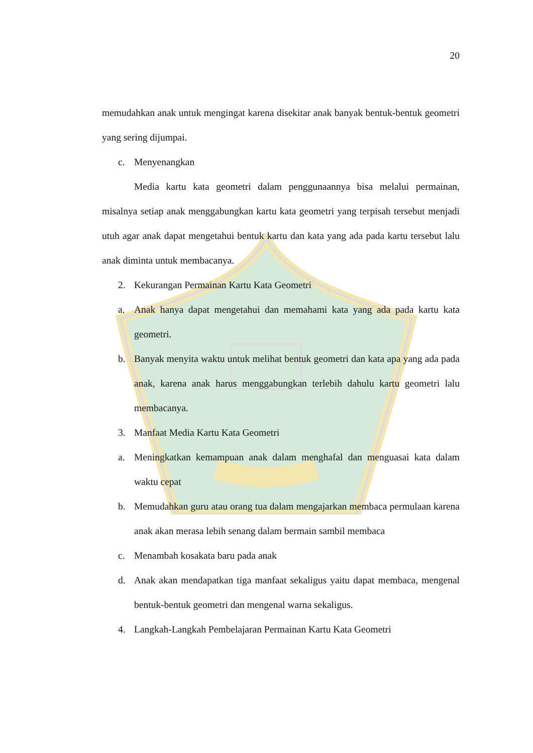20
memudahkan anak untuk mengingat karena disekitar anak banyak bentuk-bentuk geometri yang sering dijumpai.
c. Menyenangkan
Media kartu kata geometri dalam penggunaannya bisa melalui permainan, misalnya setiap anak menggabungkan kartu kata geometri yang terpisah tersebut menjadi utuh agar anak dapat mengetahui bentuk kartu dan kata yang ada pada kartu tersebut lalu anak diminta untuk membacanya.
2. Kekurangan Permainan Kartu Kata Geometri
a. Anak hanya dapat mengetahui dan memahami kata yang ada pada kartu kata geometri.
b. Banyak menyita waktu untuk melihat bentuk geometri dan kata apa yang ada pada anak, karena anak harus menggabungkan terlebih dahulu kartu geometri lalu membacanya.
3. Manfaat Media Kartu Kata Geometri
a. Meningkatkan kemampuan anak dalam menghafal dan menguasai kata dalam waktu cepat
b. Memudahkan guru atau orang tua dalam mengajarkan membaca permulaan karena anak akan merasa lebih senang dalam bermain sambil membaca
c. Menambah kosakata baru pada anak
d. Anak akan mendapatkan tiga manfaat sekaligus yaitu dapat membaca, mengenal bentuk-bentuk geometri dan mengenal warna sekaligus.
4. Langkah-Langkah Pembelajaran Permainan Kartu Kata Geometri